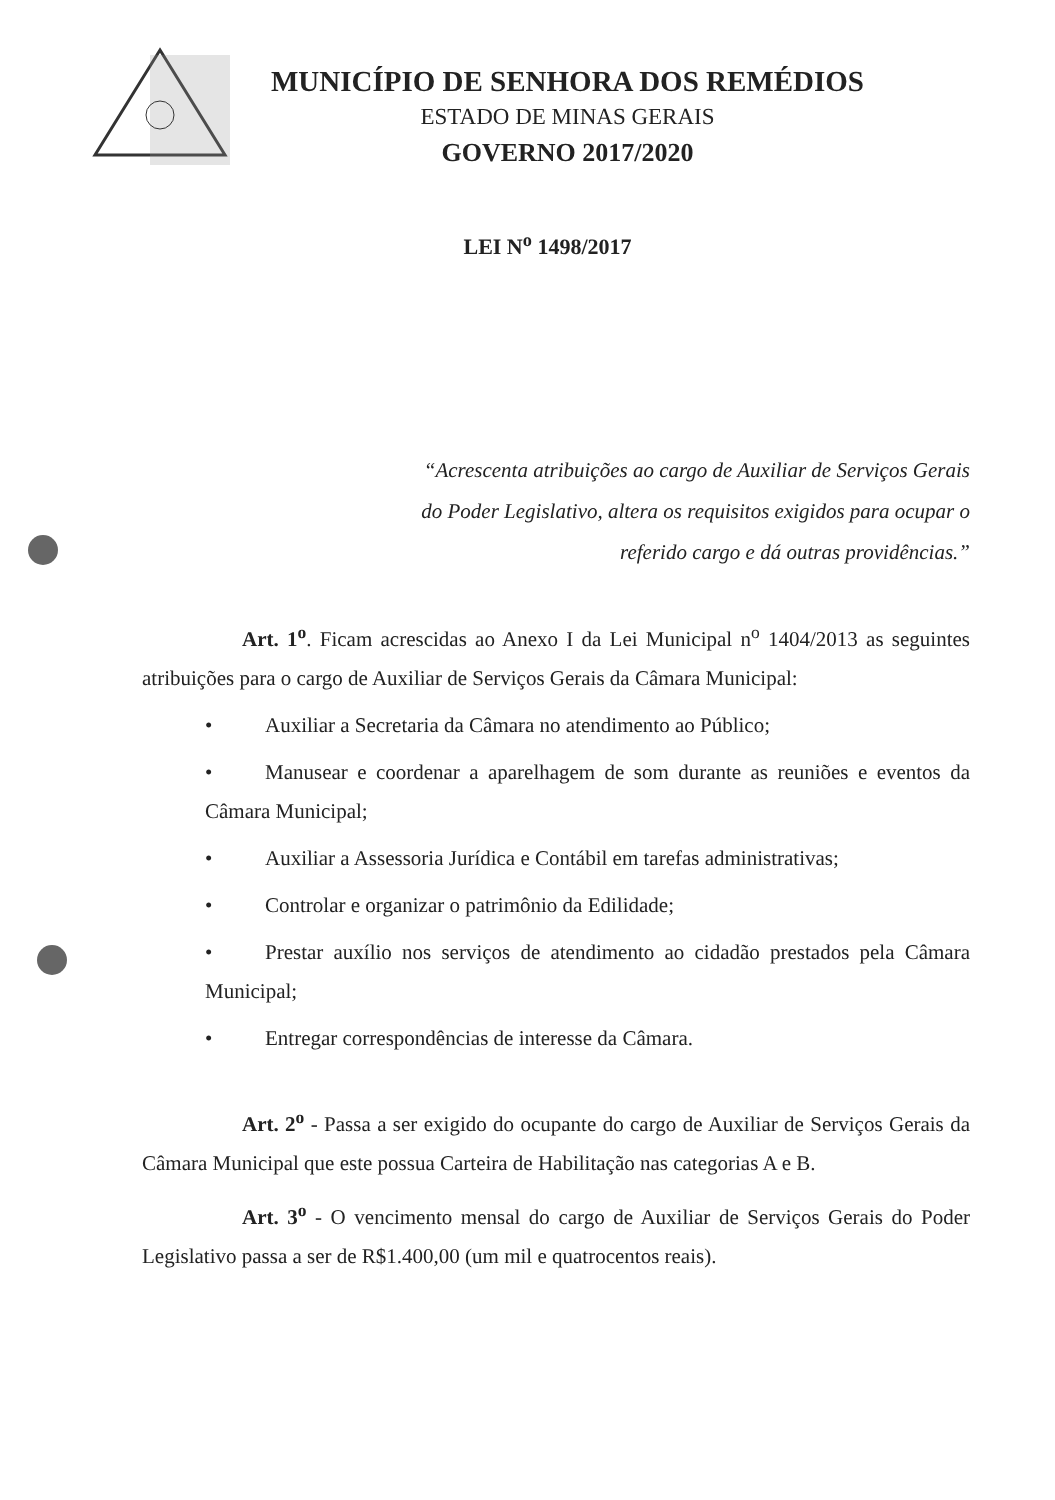MUNICÍPIO DE SENHORA DOS REMÉDIOS
ESTADO DE MINAS GERAIS
GOVERNO 2017/2020
LEI N<sup>o</sup> 1498/2017
“Acrescenta atribuições ao cargo de Auxiliar de Serviços Gerais do Poder Legislativo, altera os requisitos exigidos para ocupar o referido cargo e dá outras providências.”
Art. 1<sup>o</sup>. Ficam acrescidas ao Anexo I da Lei Municipal n<sup>o</sup> 1404/2013 as seguintes atribuições para o cargo de Auxiliar de Serviços Gerais da Câmara Municipal:
• Auxiliar a Secretaria da Câmara no atendimento ao Público;
• Manusear e coordenar a aparelhagem de som durante as reuniões e eventos da Câmara Municipal;
• Auxiliar a Assessoria Jurídica e Contábil em tarefas administrativas;
• Controlar e organizar o patrimônio da Edilidade;
• Prestar auxílio nos serviços de atendimento ao cidadão prestados pela Câmara Municipal;
• Entregar correspondências de interesse da Câmara.
Art. 2<sup>o</sup> - Passa a ser exigido do ocupante do cargo de Auxiliar de Serviços Gerais da Câmara Municipal que este possua Carteira de Habilitação nas categorias A e B.
Art. 3<sup>o</sup> - O vencimento mensal do cargo de Auxiliar de Serviços Gerais do Poder Legislativo passa a ser de R$1.400,00 (um mil e quatrocentos reais).